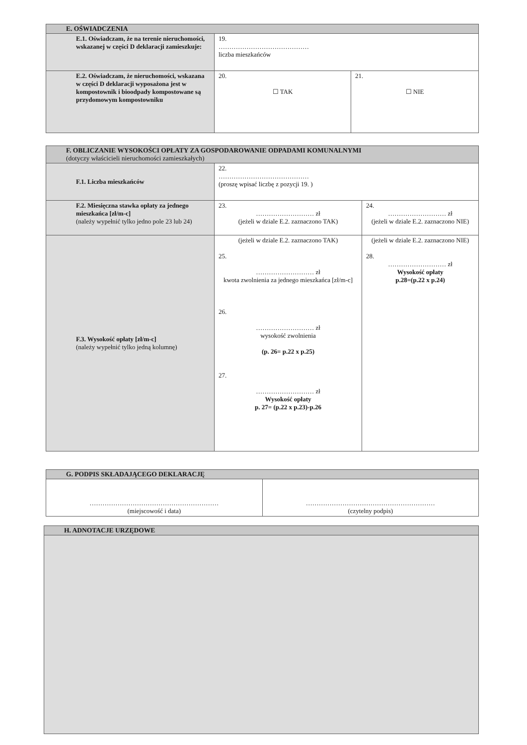| E. OŚWIADCZENIA | | |
| --- | --- | --- |
| E.1. Oświadczam, że na terenie nieruchomości, wskazanej w części D deklaracji zamieszkuje: | 19. …………………………………… liczba mieszkańców | |
| E.2. Oświadczam, że nieruchomości, wskazana w części D deklaracji wyposażona jest w kompostownik i bioodpady kompostowane są przydomowym kompostowniku | 20. ☐ TAK | 21. ☐ NIE |
| F. OBLICZANIE WYSOKOŚCI OPŁATY ZA GOSPODAROWANIE ODPADAMI KOMUNALNYMI (dotyczy właścicieli nieruchomości zamieszkałych) | | |
| --- | --- | --- |
| F.1. Liczba mieszkańców | 22. …………………………………… (proszę wpisać liczbę z pozycji 19. ) | |
| F.2. Miesięczna stawka opłaty za jednego mieszkańca [zł/m-c] (należy wypełnić tylko jedno pole 23 lub 24) | 23. ……………………… zł (jeżeli w dziale E.2. zaznaczono TAK) | 24. ……………………… zł (jeżeli w dziale E.2. zaznaczono NIE) |
| F.3. Wysokość opłaty [zł/m-c] (należy wypełnić tylko jedną kolumnę) | (jeżeli w dziale E.2. zaznaczono TAK) 25. ……………………… zł kwota zwolnienia za jednego mieszkańca [zł/m-c] 26. ……………………… zł wysokość zwolnienia (p. 26= p.22 x p.25) 27. ……………………… zł Wysokość opłaty p. 27= (p.22 x p.23)-p.26 | (jeżeli w dziale E.2. zaznaczono NIE) 28. ……………………… zł Wysokość opłaty p.28=(p.22 x p.24) |
| G. PODPIS SKŁADAJĄCEGO DEKLARACJĘ | |
| --- | --- |
| …………………………………………………… (miejscowość i data) | …………………………………………………… (czytelny podpis) |
| H. ADNOTACJE URZĘDOWE |
| --- |